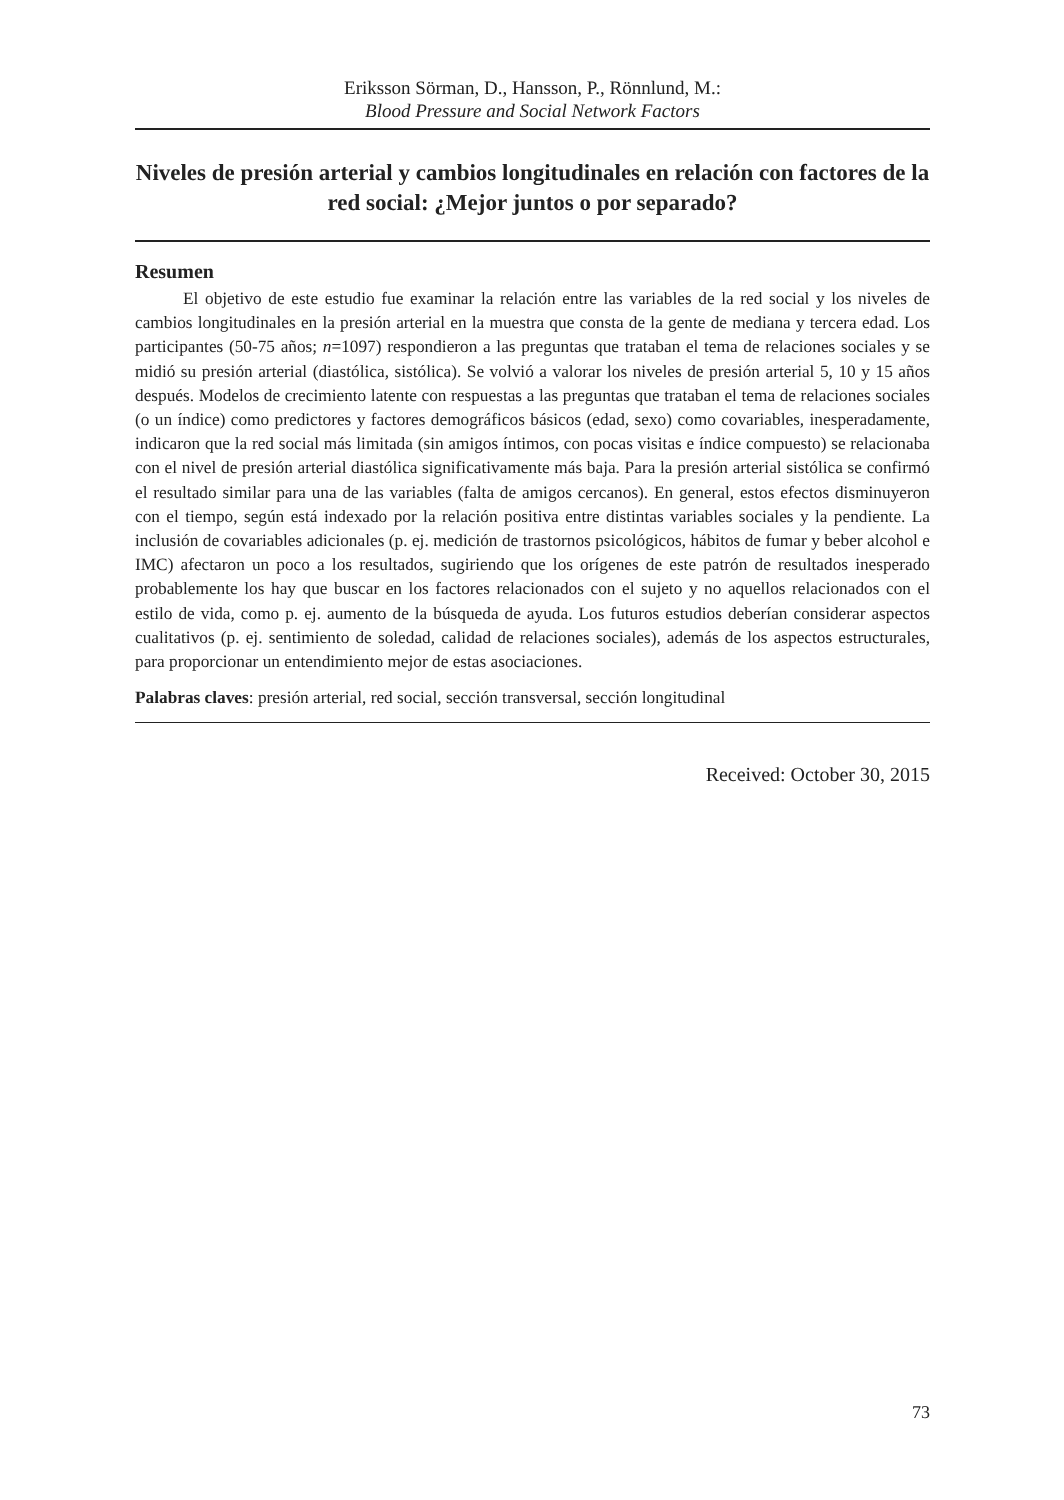Eriksson Sörman, D., Hansson, P., Rönnlund, M.:
Blood Pressure and Social Network Factors
Niveles de presión arterial y cambios longitudinales en relación con factores de la red social: ¿Mejor juntos o por separado?
Resumen
El objetivo de este estudio fue examinar la relación entre las variables de la red social y los niveles de cambios longitudinales en la presión arterial en la muestra que consta de la gente de mediana y tercera edad. Los participantes (50-75 años; n=1097) respondieron a las preguntas que trataban el tema de relaciones sociales y se midió su presión arterial (diastólica, sistólica). Se volvió a valorar los niveles de presión arterial 5, 10 y 15 años después. Modelos de crecimiento latente con respuestas a las preguntas que trataban el tema de relaciones sociales (o un índice) como predictores y factores demográficos básicos (edad, sexo) como covariables, inesperadamente, indicaron que la red social más limitada (sin amigos íntimos, con pocas visitas e índice compuesto) se relacionaba con el nivel de presión arterial diastólica significativamente más baja. Para la presión arterial sistólica se confirmó el resultado similar para una de las variables (falta de amigos cercanos). En general, estos efectos disminuyeron con el tiempo, según está indexado por la relación positiva entre distintas variables sociales y la pendiente. La inclusión de covariables adicionales (p. ej. medición de trastornos psicológicos, hábitos de fumar y beber alcohol e IMC) afectaron un poco a los resultados, sugiriendo que los orígenes de este patrón de resultados inesperado probablemente los hay que buscar en los factores relacionados con el sujeto y no aquellos relacionados con el estilo de vida, como p. ej. aumento de la búsqueda de ayuda. Los futuros estudios deberían considerar aspectos cualitativos (p. ej. sentimiento de soledad, calidad de relaciones sociales), además de los aspectos estructurales, para proporcionar un entendimiento mejor de estas asociaciones.
Palabras claves: presión arterial, red social, sección transversal, sección longitudinal
Received: October 30, 2015
73